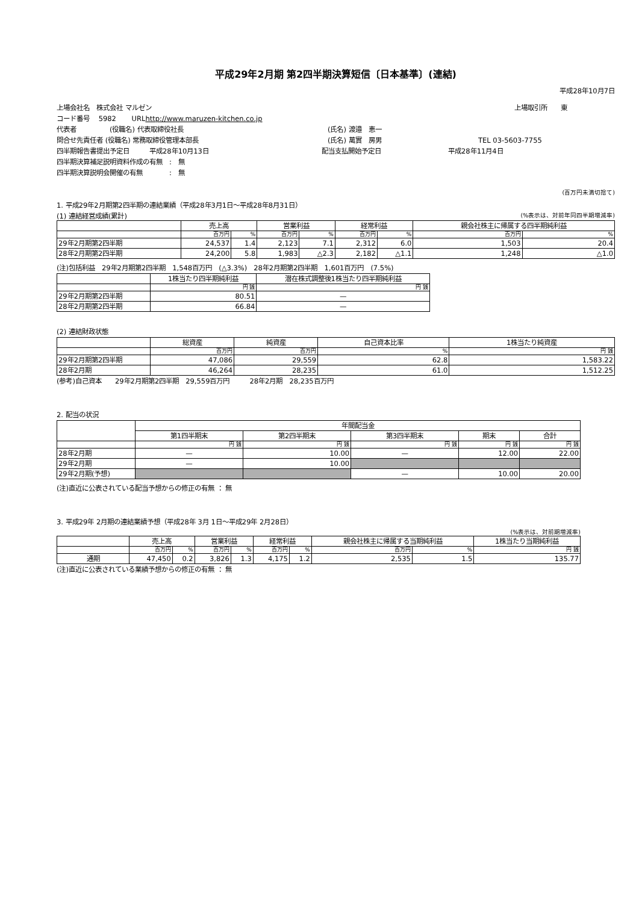平成29年2月期 第2四半期決算短信〔日本基準〕(連結)
平成28年10月7日
上場会社名　株式会社 マルゼン 上場取引所　　東
コード番号　 5982　　 URL http://www.maruzen-kitchen.co.jp
代表者　　　　　(役職名) 代表取締役社長 (氏名) 渡邉　恵一
問合せ先責任者 (役職名) 常務取締役管理本部長 (氏名) 萬實　房男 TEL 03-5603-7755
四半期報告書提出予定日　　　平成28年10月13日 配当支払開始予定日 平成28年11月4日
四半期決算補足説明資料作成の有無　:　無
四半期決算説明会開催の有無　　　　:　無
(百万円未満切捨て)
1. 平成29年2月期第2四半期の連結業績（平成28年3月1日～平成28年8月31日）
(1) 連結経営成績(累計) (%表示は、対前年同四半期増減率)
| | 売上高 | | 営業利益 | | 経常利益 | | 親会社株主に帰属する四半期純利益 | |
| --- | --- | --- | --- | --- | --- | --- | --- | --- |
| | 百万円 | % | 百万円 | % | 百万円 | % | 百万円 | % |
| 29年2月期第2四半期 | 24,537 | 1.4 | 2,123 | 7.1 | 2,312 | 6.0 | 1,503 | 20.4 |
| 28年2月期第2四半期 | 24,200 | 5.8 | 1,983 | △2.3 | 2,182 | △1.1 | 1,248 | △1.0 |
(注)包括利益　29年2月期第2四半期　1,548百万円　(△3.3%)　28年2月期第2四半期　1,601百万円　(7.5%)
| | 1株当たり四半期純利益 | 潜在株式調整後1株当たり四半期純利益 |
| --- | --- | --- |
| | 円 銭 | 円 銭 |
| 29年2月期第2四半期 | 80.51 | — |
| 28年2月期第2四半期 | 66.84 | — |
(2) 連結財政状態
| | 総資産 | 純資産 | 自己資本比率 | 1株当たり純資産 |
| --- | --- | --- | --- | --- |
| | 百万円 | 百万円 | % | 円 銭 |
| 29年2月期第2四半期 | 47,086 | 29,559 | 62.8 | 1,583.22 |
| 28年2月期 | 46,264 | 28,235 | 61.0 | 1,512.25 |
(参考)自己資本　　29年2月期第2四半期　29,559百万円　　　28年2月期　28,235百万円
2. 配当の状況
| | 年間配当金 | | | | |
| --- | --- | --- | --- | --- | --- |
| | 第1四半期末 | 第2四半期末 | 第3四半期末 | 期末 | 合計 |
| | 円 銭 | 円 銭 | 円 銭 | 円 銭 | 円 銭 |
| 28年2月期 | — | 10.00 | — | 12.00 | 22.00 |
| 29年2月期 | — | 10.00 | | | |
| 29年2月期(予想) | | | — | 10.00 | 20.00 |
(注)直近に公表されている配当予想からの修正の有無 ： 無
3. 平成29年 2月期の連結業績予想（平成28年 3月 1日～平成29年 2月28日）
(%表示は、対前期増減率)
| | 売上高 | | 営業利益 | | 経常利益 | | 親会社株主に帰属する当期純利益 | | 1株当たり当期純利益 |
| --- | --- | --- | --- | --- | --- | --- | --- | --- | --- |
| | 百万円 | % | 百万円 | % | 百万円 | % | 百万円 | % | 円 銭 |
| 通期 | 47,450 | 0.2 | 3,826 | 1.3 | 4,175 | 1.2 | 2,535 | 1.5 | 135.77 |
(注)直近に公表されている業績予想からの修正の有無 ： 無